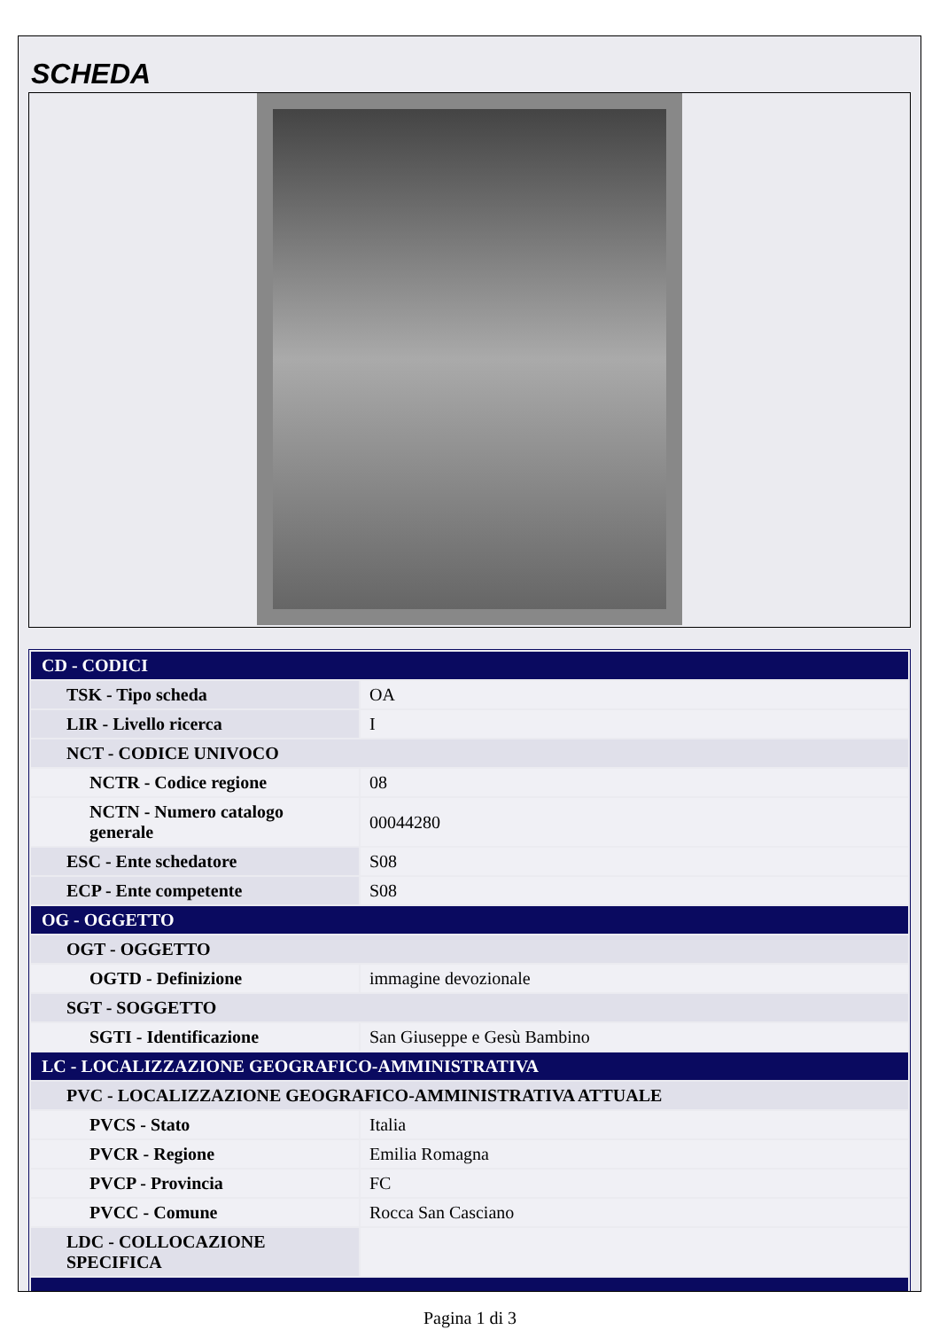SCHEDA
| CD - CODICI | |
| TSK - Tipo scheda | OA |
| LIR - Livello ricerca | I |
| NCT - CODICE UNIVOCO | |
| NCTR - Codice regione | 08 |
| NCTN - Numero catalogo generale | 00044280 |
| ESC - Ente schedatore | S08 |
| ECP - Ente competente | S08 |
| OG - OGGETTO | |
| OGT - OGGETTO | |
| OGTD - Definizione | immagine devozionale |
| SGT - SOGGETTO | |
| SGTI - Identificazione | San Giuseppe e Gesù Bambino |
| LC - LOCALIZZAZIONE GEOGRAFICO-AMMINISTRATIVA | |
| PVC - LOCALIZZAZIONE GEOGRAFICO-AMMINISTRATIVA ATTUALE | |
| PVCS - Stato | Italia |
| PVCR - Regione | Emilia Romagna |
| PVCP - Provincia | FC |
| PVCC - Comune | Rocca San Casciano |
| LDC - COLLOCAZIONE SPECIFICA | |
Pagina 1 di 3